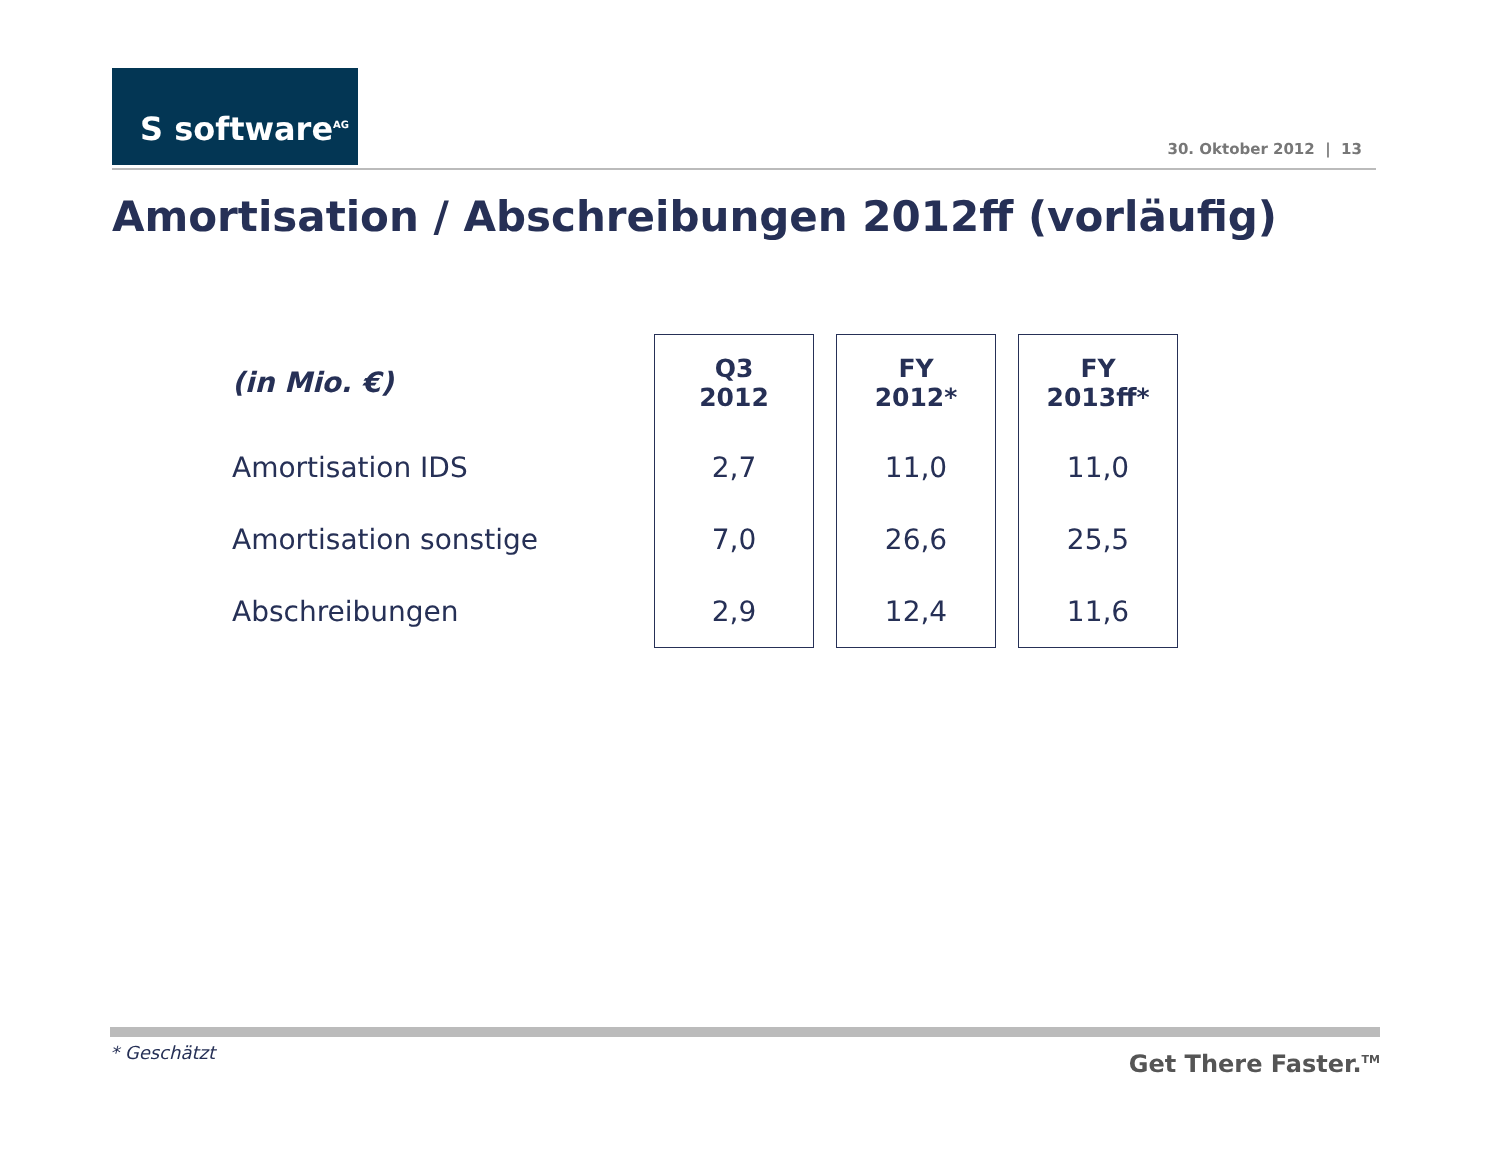S software<sup>AG</sup>
30. Oktober 2012 | 13
Amortisation / Abschreibungen 2012ff (vorläufig)
| (in Mio. €) | Q3 2012 | FY 2012* | FY 2013ff* |
| --- | --- | --- | --- |
| Amortisation IDS | 2,7 | 11,0 | 11,0 |
| Amortisation sonstige | 7,0 | 26,6 | 25,5 |
| Abschreibungen | 2,9 | 12,4 | 11,6 |
* Geschätzt Get There Faster.<sup>TM</sup>